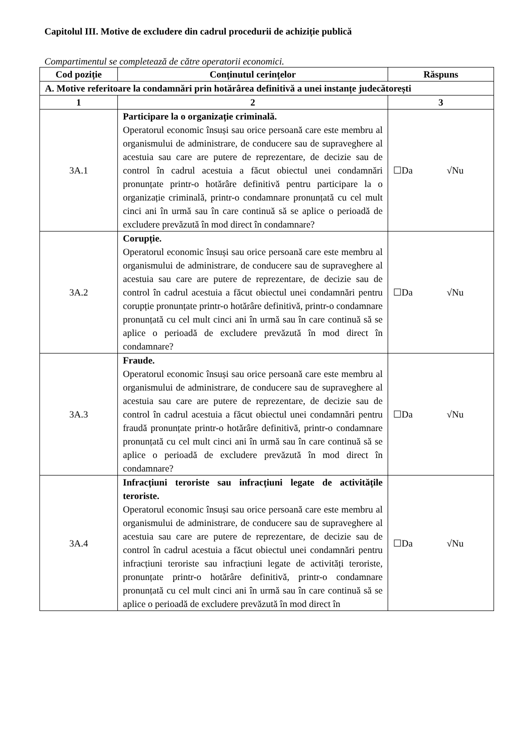Capitolul III. Motive de excludere din cadrul procedurii de achiziție publică
Compartimentul se completează de către operatorii economici.
| Cod poziție | Conținutul cerințelor | Răspuns |
| --- | --- | --- |
| A. Motive referitoare la condamnări prin hotărârea definitivă a unei instanțe judecătorești | | |
| 1 | 2 | 3 |
| 3A.1 | Participare la o organizație criminală. Operatorul economic însuși sau orice persoană care este membru al organismului de administrare, de conducere sau de supraveghere al acestuia sau care are putere de reprezentare, de decizie sau de control în cadrul acestuia a făcut obiectul unei condamnări pronunțate printr-o hotărâre definitivă pentru participare la o organizație criminală, printr-o condamnare pronunțată cu cel mult cinci ani în urmă sau în care continuă să se aplice o perioadă de excludere prevăzută în mod direct în condamnare? | ☐Da √Nu |
| 3A.2 | Corupție. Operatorul economic însuși sau orice persoană care este membru al organismului de administrare, de conducere sau de supraveghere al acestuia sau care are putere de reprezentare, de decizie sau de control în cadrul acestuia a făcut obiectul unei condamnări pentru corupție pronunțate printr-o hotărâre definitivă, printr-o condamnare pronunțată cu cel mult cinci ani în urmă sau în care continuă să se aplice o perioadă de excludere prevăzută în mod direct în condamnare? | ☐Da √Nu |
| 3A.3 | Fraude. Operatorul economic însuși sau orice persoană care este membru al organismului de administrare, de conducere sau de supraveghere al acestuia sau care are putere de reprezentare, de decizie sau de control în cadrul acestuia a făcut obiectul unei condamnări pentru fraudă pronunțate printr-o hotărâre definitivă, printr-o condamnare pronunțată cu cel mult cinci ani în urmă sau în care continuă să se aplice o perioadă de excludere prevăzută în mod direct în condamnare? | ☐Da √Nu |
| 3A.4 | Infracțiuni teroriste sau infracțiuni legate de activitățile teroriste. Operatorul economic însuși sau orice persoană care este membru al organismului de administrare, de conducere sau de supraveghere al acestuia sau care are putere de reprezentare, de decizie sau de control în cadrul acestuia a făcut obiectul unei condamnări pentru infracțiuni teroriste sau infracțiuni legate de activități teroriste, pronunțate printr-o hotărâre definitivă, printr-o condamnare pronunțată cu cel mult cinci ani în urmă sau în care continuă să se aplice o perioadă de excludere prevăzută în mod direct în | ☐Da √Nu |